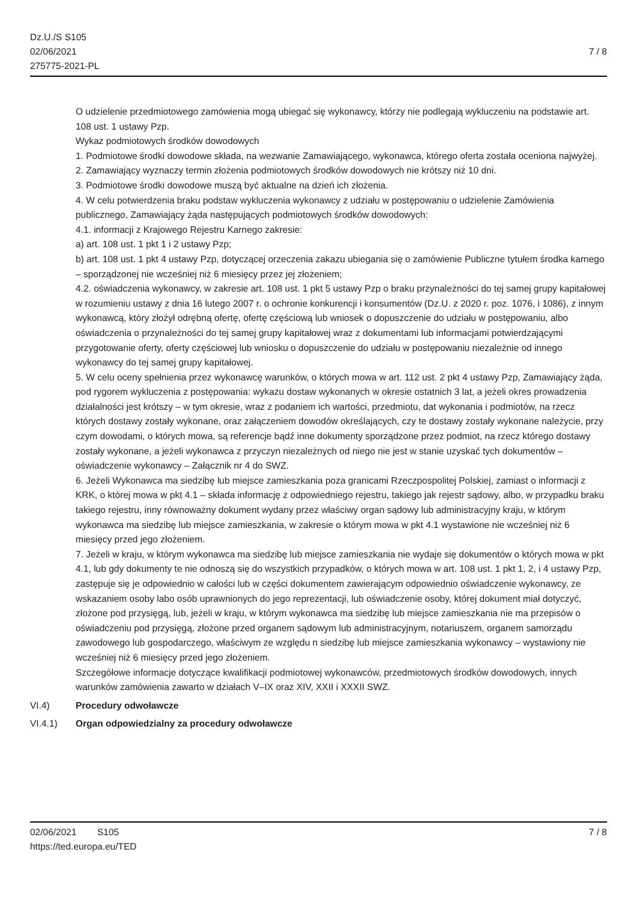Dz.U./S S105
02/06/2021
275775-2021-PL
7 / 8
O udzielenie przedmiotowego zamówienia mogą ubiegać się wykonawcy, którzy nie podlegają wykluczeniu na podstawie art. 108 ust. 1 ustawy Pzp.
Wykaz podmiotowych środków dowodowych
1. Podmiotowe środki dowodowe składa, na wezwanie Zamawiającego, wykonawca, którego oferta została oceniona najwyżej.
2. Zamawiający wyznaczy termin złożenia podmiotowych środków dowodowych nie krótszy niż 10 dni.
3. Podmiotowe środki dowodowe muszą być aktualne na dzień ich złożenia.
4. W celu potwierdzenia braku podstaw wykluczenia wykonawcy z udziału w postępowaniu o udzielenie Zamówienia publicznego, Zamawiający żąda następujących podmiotowych środków dowodowych:
4.1. informacji z Krajowego Rejestru Karnego zakresie:
a) art. 108 ust. 1 pkt 1 i 2 ustawy Pzp;
b) art. 108 ust. 1 pkt 4 ustawy Pzp, dotyczącej orzeczenia zakazu ubiegania się o zamówienie Publiczne tytułem środka karnego – sporządzonej nie wcześniej niż 6 miesięcy przez jej złożeniem;
4.2. oświadczenia wykonawcy, w zakresie art. 108 ust. 1 pkt 5 ustawy Pzp o braku przynależności do tej samej grupy kapitałowej w rozumieniu ustawy z dnia 16 lutego 2007 r. o ochronie konkurencji i konsumentów (Dz.U. z 2020 r. poz. 1076, i 1086), z innym wykonawcą, który złożył odrębną ofertę, ofertę częściową lub wniosek o dopuszczenie do udziału w postępowaniu, albo oświadczenia o przynależności do tej samej grupy kapitałowej wraz z dokumentami lub informacjami potwierdzającymi przygotowanie oferty, oferty częściowej lub wniosku o dopuszczenie do udziału w postępowaniu niezależnie od innego wykonawcy do tej samej grupy kapitałowej.
5. W celu oceny spełnienia przez wykonawcę warunków, o których mowa w art. 112 ust. 2 pkt 4 ustawy Pzp, Zamawiający żąda, pod rygorem wykluczenia z postępowania: wykazu dostaw wykonanych w okresie ostatnich 3 lat, a jeżeli okres prowadzenia działalności jest krótszy – w tym okresie, wraz z podaniem ich wartości, przedmiotu, dat wykonania i podmiotów, na rzecz których dostawy zostały wykonane, oraz załączeniem dowodów określających, czy te dostawy zostały wykonane należycie, przy czym dowodami, o których mowa, są referencje bądź inne dokumenty sporządzone przez podmiot, na rzecz którego dostawy zostały wykonane, a jeżeli wykonawca z przyczyn niezależnych od niego nie jest w stanie uzyskać tych dokumentów – oświadczenie wykonawcy – Załącznik nr 4 do SWZ.
6. Jeżeli Wykonawca ma siedzibę lub miejsce zamieszkania poza granicami Rzeczpospolitej Polskiej, zamiast o informacji z KRK, o której mowa w pkt 4.1 – składa informację z odpowiedniego rejestru, takiego jak rejestr sądowy, albo, w przypadku braku takiego rejestru, inny równoważny dokument wydany przez właściwy organ sądowy lub administracyjny kraju, w którym wykonawca ma siedzibę lub miejsce zamieszkania, w zakresie o którym mowa w pkt 4.1 wystawione nie wcześniej niż 6 miesięcy przed jego złożeniem.
7. Jeżeli w kraju, w którym wykonawca ma siedzibę lub miejsce zamieszkania nie wydaje się dokumentów o których mowa w pkt 4.1, lub gdy dokumenty te nie odnoszą się do wszystkich przypadków, o których mowa w art. 108 ust. 1 pkt 1, 2, i 4 ustawy Pzp, zastępuje się je odpowiednio w całości lub w części dokumentem zawierającym odpowiednio oświadczenie wykonawcy, ze wskazaniem osoby labo osób uprawnionych do jego reprezentacji, lub oświadczenie osoby, której dokument miał dotyczyć, złożone pod przysięgą, lub, jeżeli w kraju, w którym wykonawca ma siedzibę lub miejsce zamieszkania nie ma przepisów o oświadczeniu pod przysięgą, złożone przed organem sądowym lub administracyjnym, notariuszem, organem samorządu zawodowego lub gospodarczego, właściwym ze względu n siedzibę lub miejsce zamieszkania wykonawcy – wystawiony nie wcześniej niż 6 miesięcy przed jego złożeniem.
Szczegółowe informacje dotyczące kwalifikacji podmiotowej wykonawców, przedmiotowych środków dowodowych, innych warunków zamówienia zawarto w działach V–IX oraz XIV, XXII i XXXII SWZ.
VI.4) Procedury odwoławcze
VI.4.1) Organ odpowiedzialny za procedury odwoławcze
02/06/2021 S105 7 / 8
https://ted.europa.eu/TED